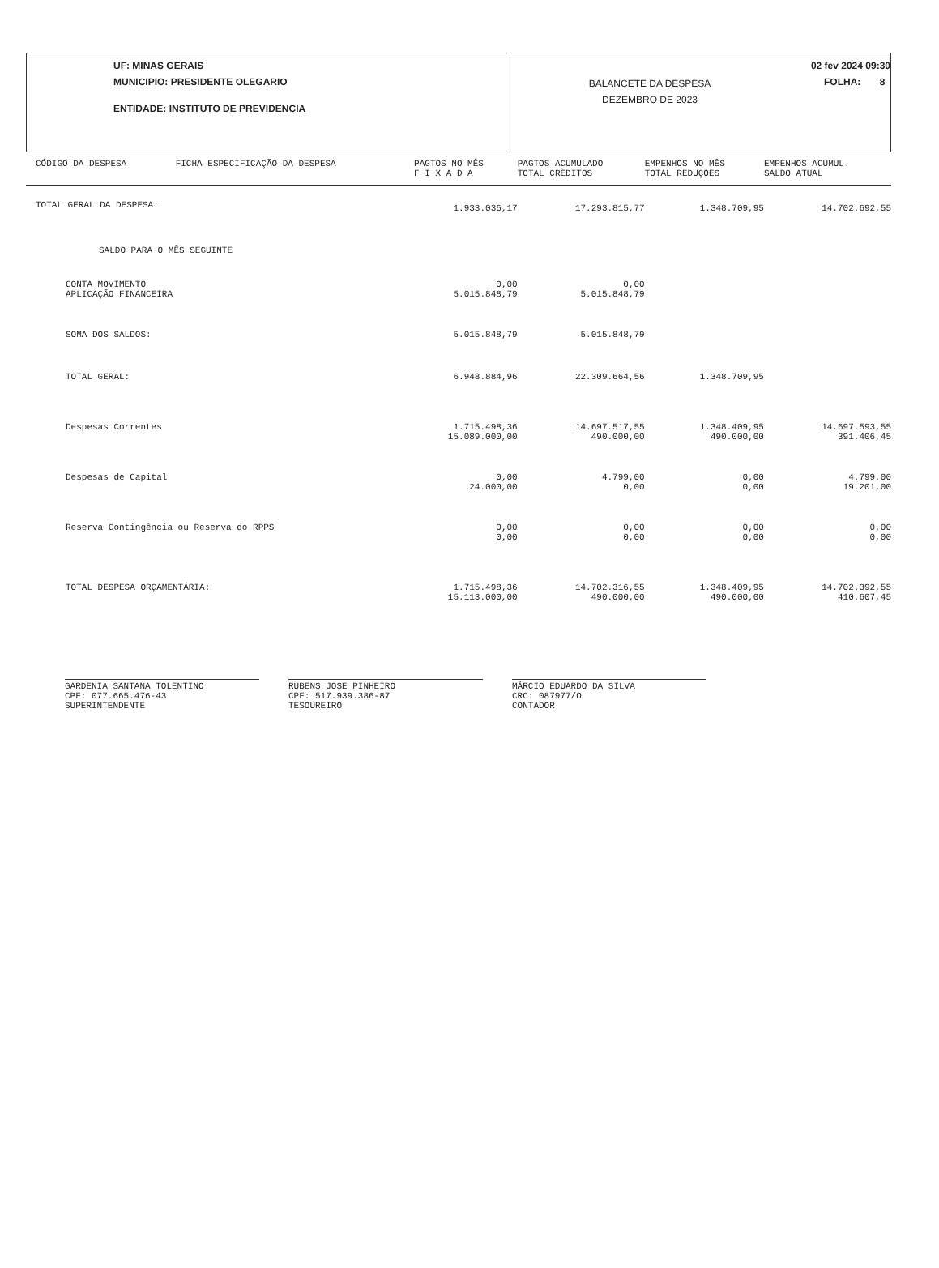UF: MINAS GERAIS
MUNICIPIO: PRESIDENTE OLEGARIO
ENTIDADE: INSTITUTO DE PREVIDENCIA
BALANCETE DA DESPESA
DEZEMBRO DE 2023
02 fev 2024 09:30
FOLHA: 8
| CÓDIGO DA DESPESA | FICHA ESPECIFICAÇÃO DA DESPESA | PAGTOS NO MÊS F I X A D A | PAGTOS ACUMULADO TOTAL CRÈDITOS | EMPENHOS NO MÊS TOTAL REDUÇÕES | EMPENHOS ACUMUL. SALDO ATUAL |
| --- | --- | --- | --- | --- | --- |
| TOTAL GERAL DA DESPESA: | | 1.933.036,17 | 17.293.815,77 | 1.348.709,95 | 14.702.692,55 |
| SALDO PARA O MÊS SEGUINTE | | | | | |
| CONTA MOVIMENTO APLICAÇÃO FINANCEIRA | | 0,00 5.015.848,79 | 0,00 5.015.848,79 | | |
| SOMA DOS SALDOS: | | 5.015.848,79 | 5.015.848,79 | | |
| TOTAL GERAL: | | 6.948.884,96 | 22.309.664,56 | 1.348.709,95 | |
| Despesas Correntes | | 1.715.498,36 15.089.000,00 | 14.697.517,55 490.000,00 | 1.348.409,95 490.000,00 | 14.697.593,55 391.406,45 |
| Despesas de Capital | | 0,00 24.000,00 | 4.799,00 0,00 | 0,00 0,00 | 4.799,00 19.201,00 |
| Reserva Contingência ou Reserva do RPPS | | 0,00 0,00 | 0,00 0,00 | 0,00 0,00 | 0,00 0,00 |
| TOTAL DESPESA ORÇAMENTÁRIA: | | 1.715.498,36 15.113.000,00 | 14.702.316,55 490.000,00 | 1.348.409,95 490.000,00 | 14.702.392,55 410.607,45 |
GARDENIA SANTANA TOLENTINO
CPF: 077.665.476-43
SUPERINTENDENTE
RUBENS JOSE PINHEIRO
CPF: 517.939.386-87
TESOUREIRO
MÁRCIO EDUARDO DA SILVA
CRC: 087977/O
CONTADOR